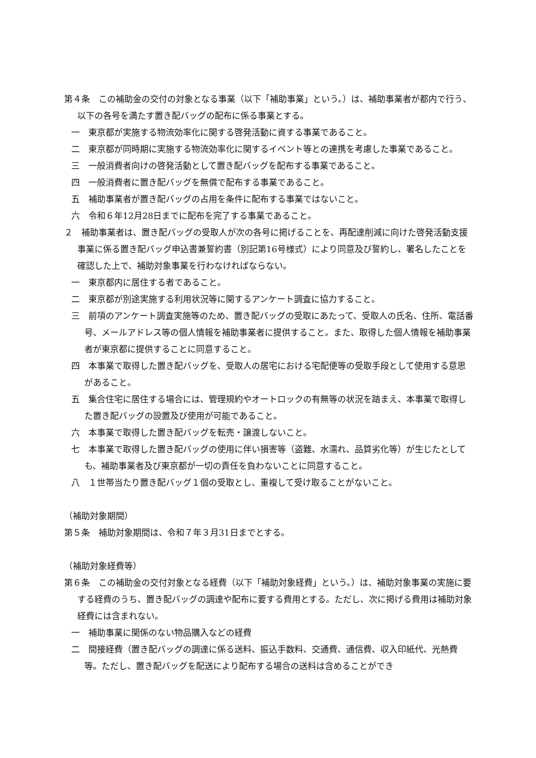第４条　この補助金の交付の対象となる事業（以下「補助事業」という。）は、補助事業者が都内で行う、以下の各号を満たす置き配バッグの配布に係る事業とする。
一　東京都が実施する物流効率化に関する啓発活動に資する事業であること。
二　東京都が同時期に実施する物流効率化に関するイベント等との連携を考慮した事業であること。
三　一般消費者向けの啓発活動として置き配バッグを配布する事業であること。
四　一般消費者に置き配バッグを無償で配布する事業であること。
五　補助事業者が置き配バッグの占用を条件に配布する事業ではないこと。
六　令和６年12月28日までに配布を完了する事業であること。
２　補助事業者は、置き配バッグの受取人が次の各号に掲げることを、再配達削減に向けた啓発活動支援事業に係る置き配バッグ申込書兼誓約書（別記第16号様式）により同意及び誓約し、署名したことを確認した上で、補助対象事業を行わなければならない。
一　東京都内に居住する者であること。
二　東京都が別途実施する利用状況等に関するアンケート調査に協力すること。
三　前項のアンケート調査実施等のため、置き配バッグの受取にあたって、受取人の氏名、住所、電話番号、メールアドレス等の個人情報を補助事業者に提供すること。また、取得した個人情報を補助事業者が東京都に提供することに同意すること。
四　本事業で取得した置き配バッグを、受取人の居宅における宅配便等の受取手段として使用する意思があること。
五　集合住宅に居住する場合には、管理規約やオートロックの有無等の状況を踏まえ、本事業で取得した置き配バッグの設置及び使用が可能であること。
六　本事業で取得した置き配バッグを転売・譲渡しないこと。
七　本事業で取得した置き配バッグの使用に伴い損害等（盗難、水濡れ、品質劣化等）が生じたとしても、補助事業者及び東京都が一切の責任を負わないことに同意すること。
八　１世帯当たり置き配バッグ１個の受取とし、重複して受け取ることがないこと。
（補助対象期間）
第５条　補助対象期間は、令和７年３月31日までとする。
（補助対象経費等）
第６条　この補助金の交付対象となる経費（以下「補助対象経費」という。）は、補助対象事業の実施に要する経費のうち、置き配バッグの調達や配布に要する費用とする。ただし、次に掲げる費用は補助対象経費には含まれない。
一　補助事業に関係のない物品購入などの経費
二　間接経費（置き配バッグの調達に係る送料、振込手数料、交通費、通信費、収入印紙代、光熱費等。ただし、置き配バッグを配送により配布する場合の送料は含めることができ